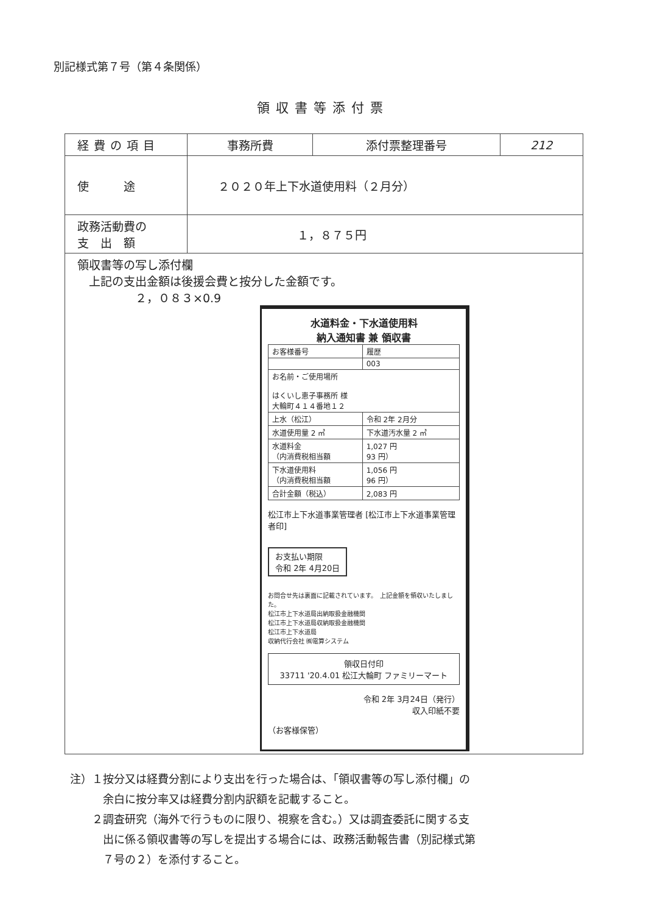別記様式第７号（第４条関係）
領収書等添付票
| 経費の項目 | 事務所費 | 添付票整理番号 | 212 |
| 使 途 | ２０２０年上下水道使用料（２月分） | | |
| 政務活動費の 支 出 額 | １，８７５円 | | |
| 領収書等の写し添付欄 上記の支出金額は後援会費と按分した金額です。 ２，０８３×0.9 水道料金・下水道使用料 納入通知書 兼 領収書 / お客様番号 / 履歴 / / / 003 / / お名前・ご使用場所 はくいし恵子事務所 様 大輪町４１４番地１２ / / / 上水（松江） / 令和 2年 2月分 / / 水道使用量 2 ㎥ / 下水道汚水量 2 ㎥ / / 水道料金 （内消費税相当額 / 1,027 円 93 円） / / 下水道使用料 （内消費税相当額 / 1,056 円 96 円） / / 合計金額（税込） / 2,083 円 / 松江市上下水道事業管理者 [松江市上下水道事業管理者印] お支払い期限 令和 2年 4月20日 お問合せ先は裏面に記載されています。 上記金額を領収いたしました。 松江市上下水道局出納取扱金融機関 松江市上下水道局収納取扱金融機関 松江市上下水道局 収納代行会社 ㈱電算システム 領収日付印 33711 '20.4.01 松江大輪町 ファミリーマート 令和 2年 3月24日（発行） 収入印紙不要 （お客様保管） | | | |
注）１按分又は経費分割により支出を行った場合は、「領収書等の写し添付欄」の
　　　余白に按分率又は経費分割内訳額を記載すること。
　　２調査研究（海外で行うものに限り、視察を含む。）又は調査委託に関する支
　　　出に係る領収書等の写しを提出する場合には、政務活動報告書（別記様式第
　　　７号の２）を添付すること。